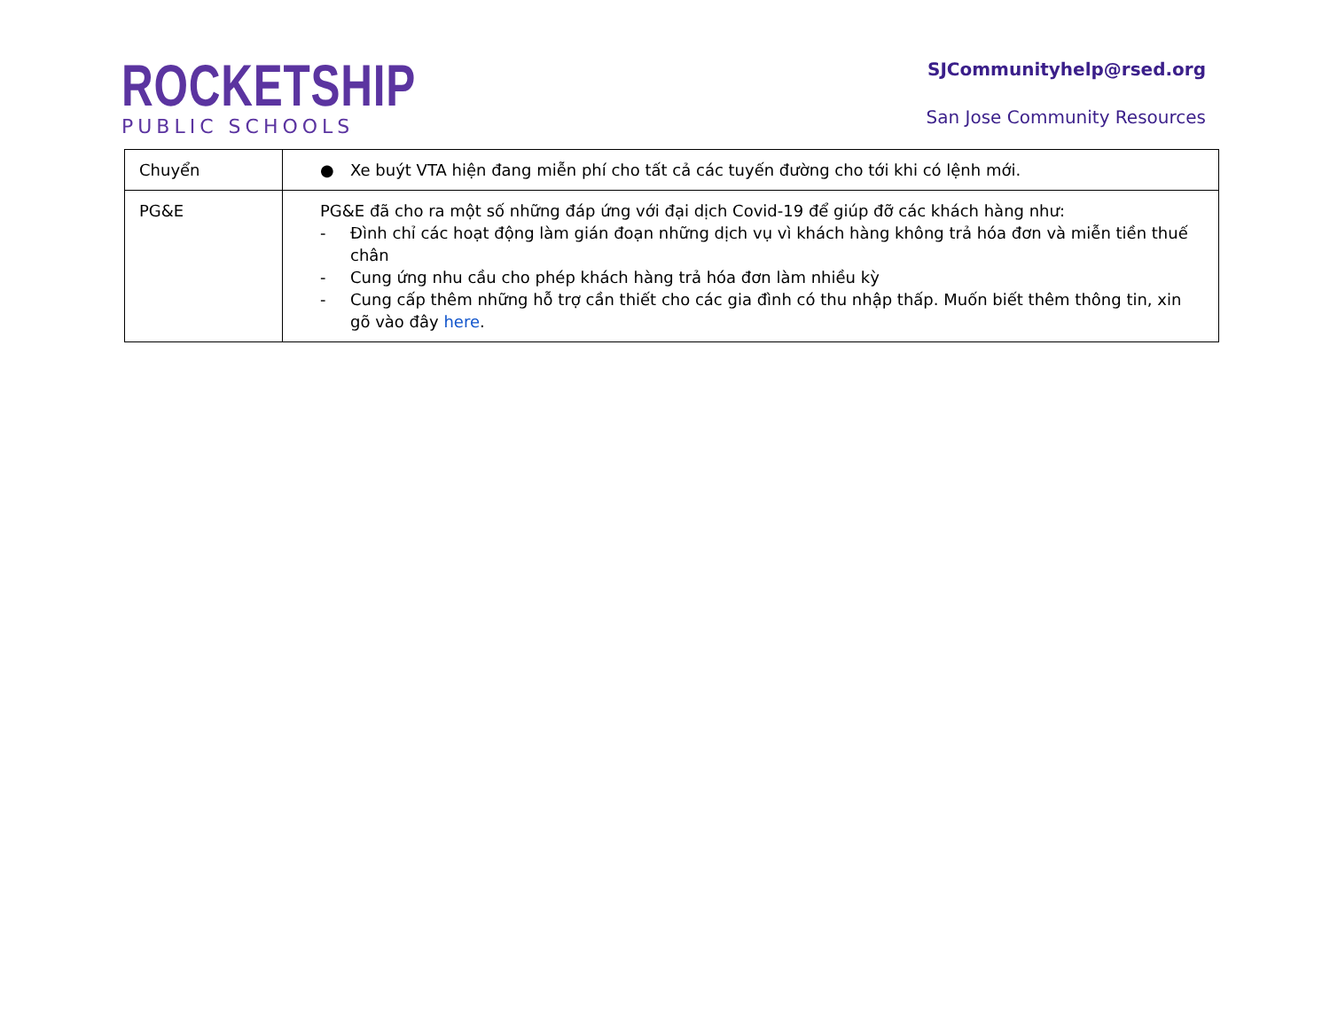ROCKETSHIP
PUBLIC SCHOOLS
SJCommunityhelp@rsed.org
San Jose Community Resources
| Chuyển | ● Xe buýt VTA hiện đang miễn phí cho tất cả các tuyến đường cho tới khi có lệnh mới. |
| PG&E | PG&E đã cho ra một số những đáp ứng với đại dịch Covid-19 để giúp đỡ các khách hàng như: - Đình chỉ các hoạt động làm gián đoạn những dịch vụ vì khách hàng không trả hóa đơn và miễn tiền thuế chân - Cung ứng nhu cầu cho phép khách hàng trả hóa đơn làm nhiều kỳ - Cung cấp thêm những hỗ trợ cần thiết cho các gia đình có thu nhập thấp. Muốn biết thêm thông tin, xin gõ vào đây here . |